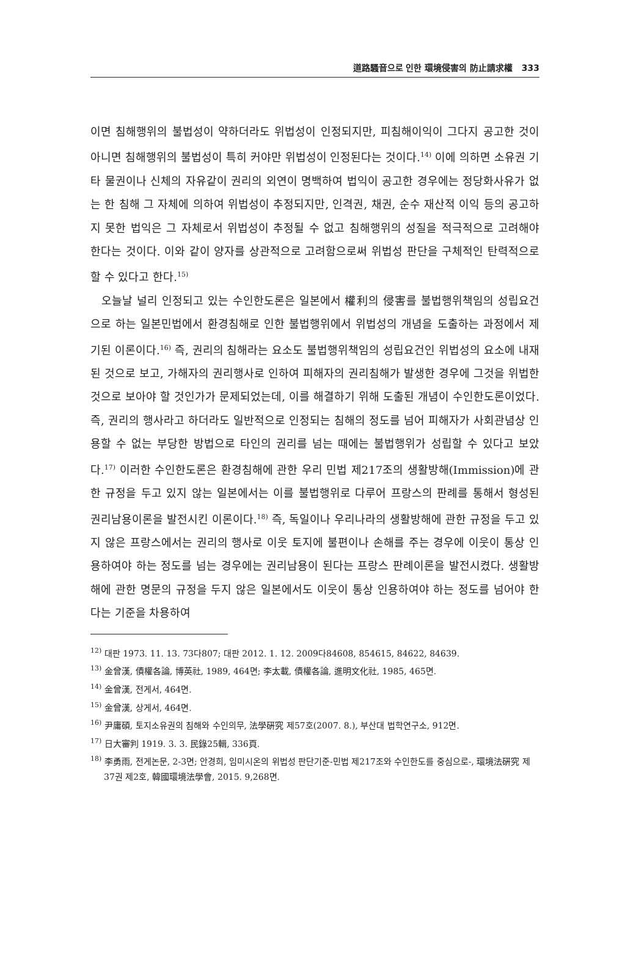道路騷音으로 인한 環境侵害의 防止請求權 333
이면 침해행위의 불법성이 약하더라도 위법성이 인정되지만, 피침해이익이 그다지 공고한 것이 아니면 침해행위의 불법성이 특히 커야만 위법성이 인정된다는 것이다.<sup>14)</sup> 이에 의하면 소유권 기타 물권이나 신체의 자유같이 권리의 외연이 명백하여 법익이 공고한 경우에는 정당화사유가 없는 한 침해 그 자체에 의하여 위법성이 추정되지만, 인격권, 채권, 순수 재산적 이익 등의 공고하지 못한 법익은 그 자체로서 위법성이 추정될 수 없고 침해행위의 성질을 적극적으로 고려해야 한다는 것이다. 이와 같이 양자를 상관적으로 고려함으로써 위법성 판단을 구체적인 탄력적으로 할 수 있다고 한다.<sup>15)</sup>
오늘날 널리 인정되고 있는 수인한도론은 일본에서 權利의 侵害를 불법행위책임의 성립요건으로 하는 일본민법에서 환경침해로 인한 불법행위에서 위법성의 개념을 도출하는 과정에서 제기된 이론이다.<sup>16)</sup> 즉, 권리의 침해라는 요소도 불법행위책임의 성립요건인 위법성의 요소에 내재된 것으로 보고, 가해자의 권리행사로 인하여 피해자의 권리침해가 발생한 경우에 그것을 위법한 것으로 보아야 할 것인가가 문제되었는데, 이를 해결하기 위해 도출된 개념이 수인한도론이었다. 즉, 권리의 행사라고 하더라도 일반적으로 인정되는 침해의 정도를 넘어 피해자가 사회관념상 인용할 수 없는 부당한 방법으로 타인의 권리를 넘는 때에는 불법행위가 성립할 수 있다고 보았다.<sup>17)</sup> 이러한 수인한도론은 환경침해에 관한 우리 민법 제217조의 생활방해(Immission)에 관한 규정을 두고 있지 않는 일본에서는 이를 불법행위로 다루어 프랑스의 판례를 통해서 형성된 권리남용이론을 발전시킨 이론이다.<sup>18)</sup> 즉, 독일이나 우리나라의 생활방해에 관한 규정을 두고 있지 않은 프랑스에서는 권리의 행사로 이웃 토지에 불편이나 손해를 주는 경우에 이웃이 통상 인용하여야 하는 정도를 넘는 경우에는 권리남용이 된다는 프랑스 판례이론을 발전시켰다. 생활방해에 관한 명문의 규정을 두지 않은 일본에서도 이웃이 통상 인용하여야 하는 정도를 넘어야 한다는 기준을 차용하여
<sup>12)</sup> 대판 1973. 11. 13. 73다807; 대판 2012. 1. 12. 2009다84608, 854615, 84622, 84639.
<sup>13)</sup> 金曾漢, 債權各論, 博英社, 1989, 464면; 李太載, 債權各論, 進明文化社, 1985, 465면.
<sup>14)</sup> 金曾漢, 전게서, 464면.
<sup>15)</sup> 金曾漢, 상게서, 464면.
<sup>16)</sup> 尹庸碩, 토지소유권의 침해와 수인의무, 法學硏究 제57호(2007. 8.), 부산대 법학연구소, 912면.
<sup>17)</sup> 日大審判 1919. 3. 3. 民錄25輯, 336頁.
<sup>18)</sup> 李勇雨, 전게논문, 2-3면; 안경희, 임미시온의 위법성 판단기준-민법 제217조와 수인한도를 중심으로-, 環境法硏究 제37권 제2호, 韓國環境法學會, 2015. 9,268면.